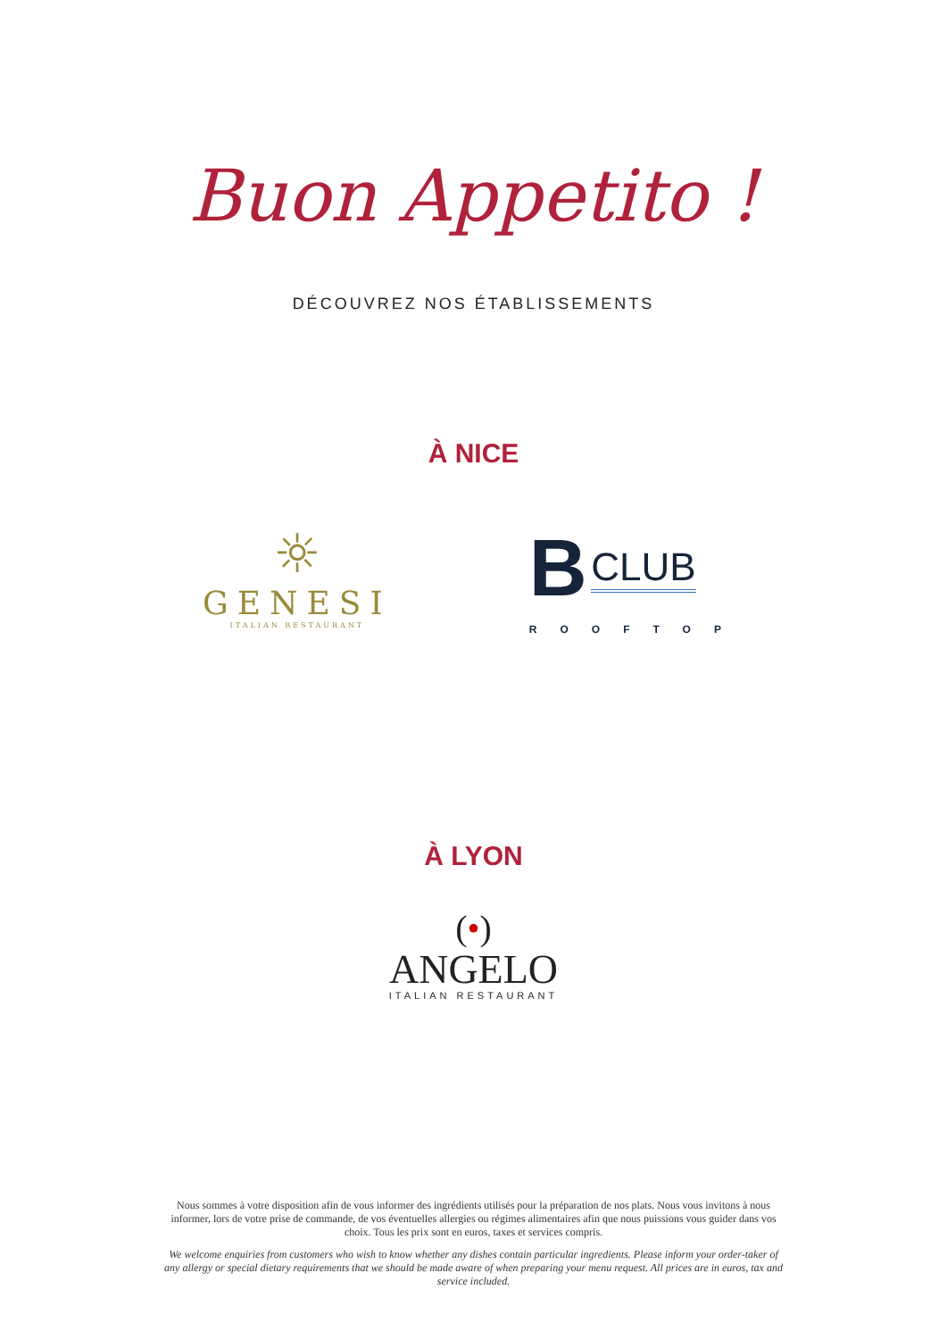Buon Appetito !
DÉCOUVREZ NOS ÉTABLISSEMENTS
À NICE
☼
GENESI
ITALIAN RESTAURANT
B CLUB
ROOFTOP
À LYON
(•)
ANGELO
ITALIAN RESTAURANT
Nous sommes à votre disposition afin de vous informer des ingrédients utilisés pour la préparation de nos plats. Nous vous invitons à nous informer, lors de votre prise de commande, de vos éventuelles allergies ou régimes alimentaires afin que nous puissions vous guider dans vos choix. Tous les prix sont en euros, taxes et services compris.
We welcome enquiries from customers who wish to know whether any dishes contain particular ingredients. Please inform your order-taker of any allergy or special dietary requirements that we should be made aware of when preparing your menu request. All prices are in euros, tax and service included.